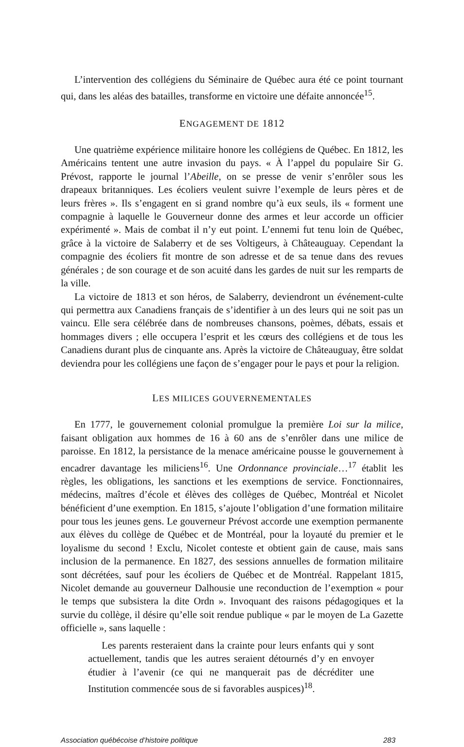L’intervention des collégiens du Séminaire de Québec aura été ce point tournant qui, dans les aléas des batailles, transforme en victoire une défaite annoncée<sup>15</sup>.
ENGAGEMENT DE 1812
Une quatrième expérience militaire honore les collégiens de Québec. En 1812, les Américains tentent une autre invasion du pays. « À l’appel du populaire Sir G. Prévost, rapporte le journal l’Abeille, on se presse de venir s’enrôler sous les drapeaux britanniques. Les écoliers veulent suivre l’exemple de leurs pères et de leurs frères ». Ils s’engagent en si grand nombre qu’à eux seuls, ils « forment une compagnie à laquelle le Gouverneur donne des armes et leur accorde un officier expérimenté ». Mais de combat il n’y eut point. L’ennemi fut tenu loin de Québec, grâce à la victoire de Salaberry et de ses Voltigeurs, à Châteauguay. Cependant la compagnie des écoliers fit montre de son adresse et de sa tenue dans des revues générales ; de son courage et de son acuité dans les gardes de nuit sur les remparts de la ville.
La victoire de 1813 et son héros, de Salaberry, deviendront un événement-culte qui permettra aux Canadiens français de s’identifier à un des leurs qui ne soit pas un vaincu. Elle sera célébrée dans de nombreuses chansons, poèmes, débats, essais et hommages divers ; elle occupera l’esprit et les cœurs des collégiens et de tous les Canadiens durant plus de cinquante ans. Après la victoire de Châteauguay, être soldat deviendra pour les collégiens une façon de s’engager pour le pays et pour la religion.
LES MILICES GOUVERNEMENTALES
En 1777, le gouvernement colonial promulgue la première Loi sur la milice, faisant obligation aux hommes de 16 à 60 ans de s’enrôler dans une milice de paroisse. En 1812, la persistance de la menace américaine pousse le gouvernement à encadrer davantage les miliciens<sup>16</sup>. Une Ordonnance provinciale…<sup>17</sup> établit les règles, les obligations, les sanctions et les exemptions de service. Fonctionnaires, médecins, maîtres d’école et élèves des collèges de Québec, Montréal et Nicolet bénéficient d’une exemption. En 1815, s’ajoute l’obligation d’une formation militaire pour tous les jeunes gens. Le gouverneur Prévost accorde une exemption permanente aux élèves du collège de Québec et de Montréal, pour la loyauté du premier et le loyalisme du second ! Exclu, Nicolet conteste et obtient gain de cause, mais sans inclusion de la permanence. En 1827, des sessions annuelles de formation militaire sont décrétées, sauf pour les écoliers de Québec et de Montréal. Rappelant 1815, Nicolet demande au gouverneur Dalhousie une reconduction de l’exemption « pour le temps que subsistera la dite Ordn ». Invoquant des raisons pédagogiques et la survie du collège, il désire qu’elle soit rendue publique « par le moyen de La Gazette officielle », sans laquelle :
Les parents resteraient dans la crainte pour leurs enfants qui y sont actuellement, tandis que les autres seraient détournés d’y en envoyer étudier à l’avenir (ce qui ne manquerait pas de décréditer une Institution commencée sous de si favorables auspices)<sup>18</sup>.
Association québécoise d’histoire politique 283